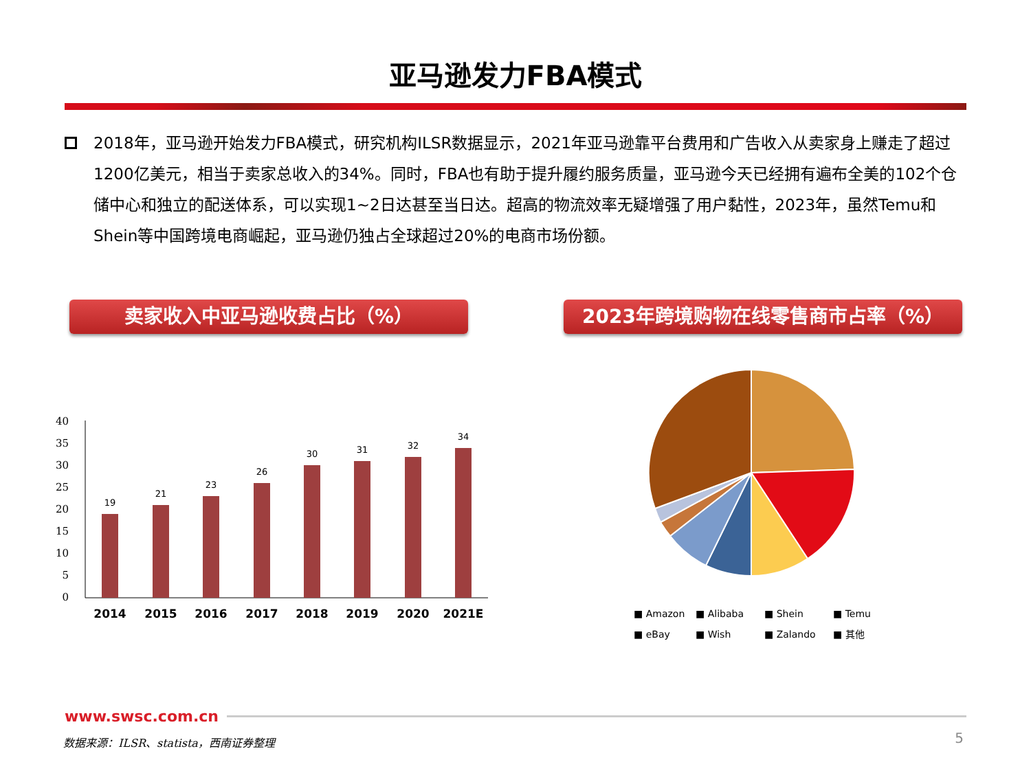亚马逊发力FBA模式
2018年，亚马逊开始发力FBA模式，研究机构ILSR数据显示，2021年亚马逊靠平台费用和广告收入从卖家身上赚走了超过1200亿美元，相当于卖家总收入的34%。同时，FBA也有助于提升履约服务质量，亚马逊今天已经拥有遍布全美的102个仓储中心和独立的配送体系，可以实现1~2日达甚至当日达。超高的物流效率无疑增强了用户黏性，2023年，虽然Temu和Shein等中国跨境电商崛起，亚马逊仍独占全球超过20%的电商市场份额。
卖家收入中亚马逊收费占比（%） 2023年跨境购物在线零售商市占率（%）
40
35
30
25
20
15
10
5
0
19
21
23
26
30
31
32
34
2014
2015
2016
2017
2018
2019
2020
2021E
■ Amazon
■ Alibaba
■ Shein
■ Temu
■ eBay
■ Wish
■ Zalando
■ 其他
www.swsc.com.cn
数据来源：ILSR、statista，西南证券整理
5